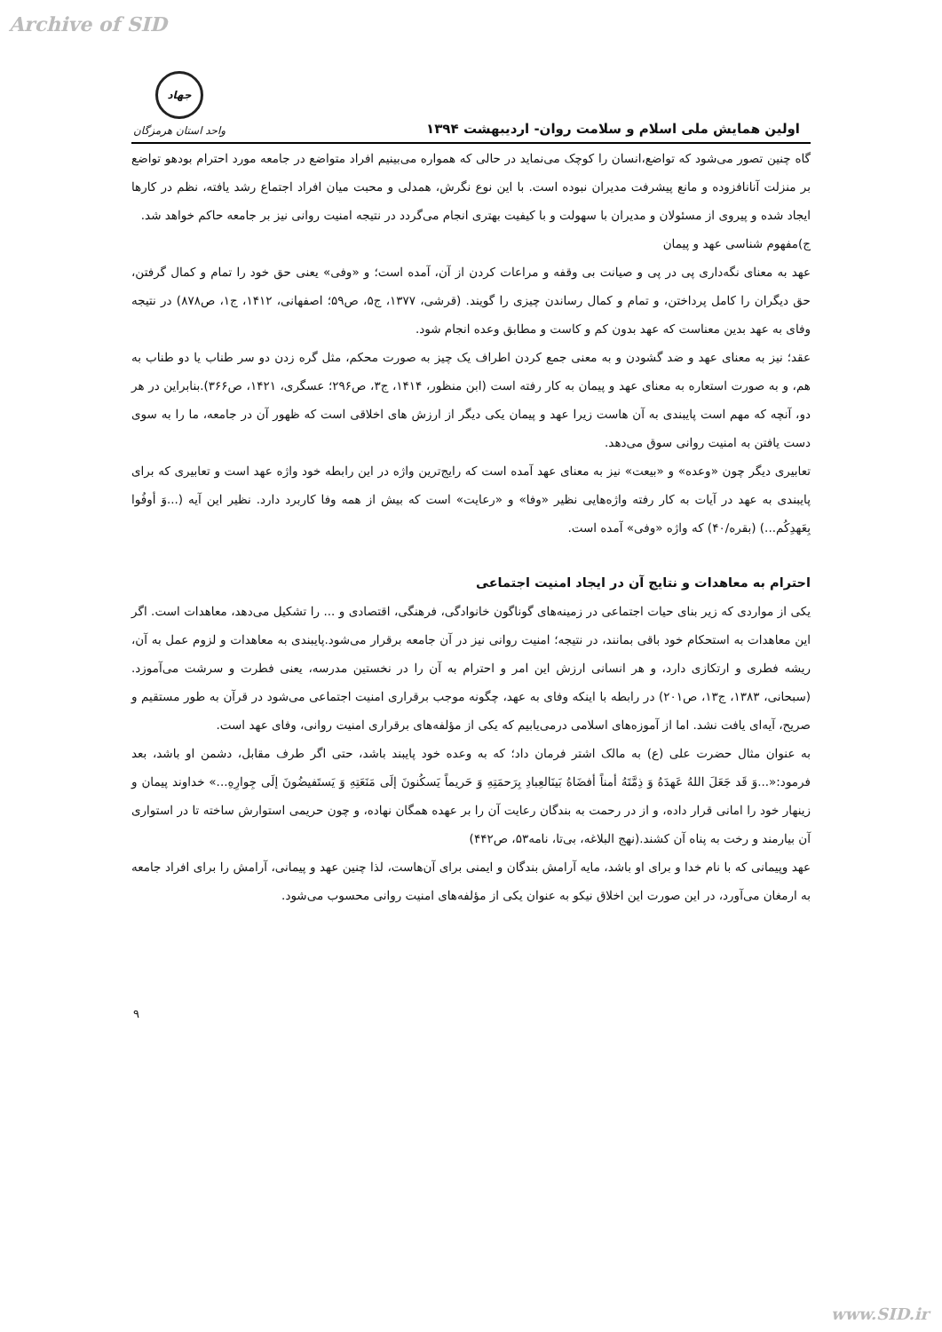Archive of SID
اولین همایش ملی اسلام و سلامت روان- اردیبهشت ۱۳۹۴
جهاد
واحد استان هرمزگان
گاه چنین تصور می‌شود که تواضع،انسان را کوچک می‌نماید در حالی که همواره می‌بینیم افراد متواضع در جامعه مورد احترام بودهو تواضع بر منزلت آنانافزوده و مانع پیشرفت مدیران نبوده است. با این نوع نگرش، همدلی و محبت میان افراد اجتماع رشد یافته، نظم در کارها ایجاد شده و پیروی از مسئولان و مدیران با سهولت و با کیفیت بهتری انجام می‌گردد در نتیجه امنیت روانی نیز بر جامعه حاکم خواهد شد.
ج)مفهوم شناسی عهد و پیمان
عهد به معنای نگه‌داری پی در پی و صیانت بی وقفه و مراعات کردن از آن، آمده است؛ و «وفی» یعنی حق خود را تمام و کمال گرفتن، حق دیگران را کامل پرداختن، و تمام و کمال رساندن چیزی را گویند. (قرشی، ۱۳۷۷، ج۵، ص۵۹؛ اصفهانی، ۱۴۱۲، ج۱، ص۸۷۸) در نتیجه وفای به عهد بدین معناست که عهد بدون کم و کاست و مطابق وعده انجام شود.
عقد؛ نیز به معنای عهد و ضد گشودن و به معنی جمع کردن اطراف یک چیز به صورت محکم، مثل گره زدن دو سر طناب یا دو طناب به هم، و به صورت استعاره به معنای عهد و پیمان به کار رفته است (ابن منظور، ۱۴۱۴، ج۳، ص۲۹۶؛ عسگری، ۱۴۲۱، ص۳۶۶).بنابراین در هر دو، آنچه که مهم است پایبندی به آن هاست زیرا عهد و پیمان یکی دیگر از ارزش های اخلاقی است که ظهور آن در جامعه، ما را به سوی دست یافتن به امنیت روانی سوق می‌دهد.
تعابیری دیگر چون «وعده» و «بیعت» نیز به معنای عهد آمده است که رایج‌ترین واژه در این رابطه خود واژه عهد است و تعابیری که برای پایبندی به عهد در آیات به کار رفته واژه‌هایی نظیر «وفا» و «رعایت» است که بیش از همه وفا کاربرد دارد. نظیر این آیه (...وَ أوفُوا بِعَهدِکُم...) (بقره/۴۰) که واژه «وفی» آمده است.
احترام به معاهدات و نتایج آن در ایجاد امنیت اجتماعی
یکی از مواردی که زیر بنای حیات اجتماعی در زمینه‌های گوناگون خانوادگی، فرهنگی، اقتصادی و ... را تشکیل می‌دهد، معاهدات است. اگر این معاهدات به استحکام خود باقی بمانند، در نتیجه؛ امنیت روانی نیز در آن جامعه برقرار می‌شود.پایبندی به معاهدات و لزوم عمل به آن، ریشه فطری و ارتکازی دارد، و هر انسانی ارزش این امر و احترام به آن را در نخستین مدرسه، یعنی فطرت و سرشت می‌آموزد. (سبحانی، ۱۳۸۳، ج۱۳، ص۲۰۱) در رابطه با اینکه وفای به عهد، چگونه موجب برقراری امنیت اجتماعی می‌شود در قرآن به طور مستقیم و صریح، آیه‌ای یافت نشد. اما از آموزه‌های اسلامی درمی‌یابیم که یکی از مؤلفه‌های برقراری امنیت روانی، وفای عهد است.
به عنوان مثال حضرت علی (ع) به مالک اشتر فرمان داد؛ که به وعده خود پایبند باشد، حتی اگر طرف مقابل، دشمن او باشد، بعد فرمود:«...وَ قَد جَعَلَ اللهُ عَهدَهُ وَ ذِمَّتَهُ أمناً أفضَاهُ بَینَالعِبادِ بِرَحمَتِهِ وَ حَریماً یَسکُنونَ إلَی مَنَعَتِهِ وَ یَستَفیضُونَ إلَی جِوارِهِ...» خداوند پیمان و زینهار خود را امانی قرار داده، و از در رحمت به بندگان رعایت آن را بر عهده همگان نهاده، و چون حریمی استوارش ساخته تا در استواری آن بیارمند و رخت به پناه آن کشند.(نهج البلاغه، بی‌تا، نامه۵۳، ص۴۴۲)
عهد وپیمانی که با نام خدا و برای او باشد، مایه آرامش بندگان و ایمنی برای آن‌هاست، لذا چنین عهد و پیمانی، آرامش را برای افراد جامعه به ارمغان می‌آورد، در این صورت این اخلاق نیکو به عنوان یکی از مؤلفه‌های امنیت روانی محسوب می‌شود.
۹
www.SID.ir